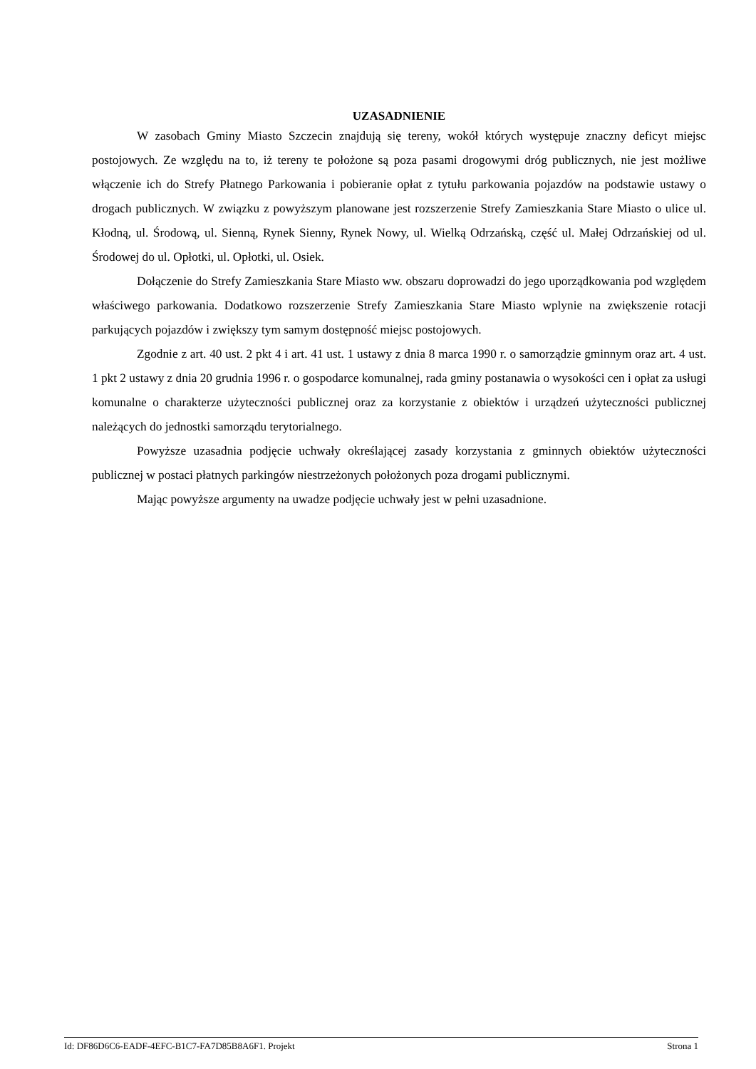UZASADNIENIE
W zasobach Gminy Miasto Szczecin znajdują się tereny, wokół których występuje znaczny deficyt miejsc postojowych. Ze względu na to, iż tereny te położone są poza pasami drogowymi dróg publicznych, nie jest możliwe włączenie ich do Strefy Płatnego Parkowania i pobieranie opłat z tytułu parkowania pojazdów na podstawie ustawy o drogach publicznych. W związku z powyższym planowane jest rozszerzenie Strefy Zamieszkania Stare Miasto o ulice ul. Kłodną, ul. Środową, ul. Sienną, Rynek Sienny, Rynek Nowy, ul. Wielką Odrzańską, część ul. Małej Odrzańskiej od ul. Środowej do ul. Opłotki, ul. Opłotki, ul. Osiek.
Dołączenie do Strefy Zamieszkania Stare Miasto ww. obszaru doprowadzi do jego uporządkowania pod względem właściwego parkowania. Dodatkowo rozszerzenie Strefy Zamieszkania Stare Miasto wplynie na zwiększenie rotacji parkujących pojazdów i zwiększy tym samym dostępność miejsc postojowych.
Zgodnie z art. 40 ust. 2 pkt 4 i art. 41 ust. 1 ustawy z dnia 8 marca 1990 r. o samorządzie gminnym oraz art. 4 ust. 1 pkt 2 ustawy z dnia 20 grudnia 1996 r. o gospodarce komunalnej, rada gminy postanawia o wysokości cen i opłat za usługi komunalne o charakterze użyteczności publicznej oraz za korzystanie z obiektów i urządzeń użyteczności publicznej należących do jednostki samorządu terytorialnego.
Powyższe uzasadnia podjęcie uchwały określającej zasady korzystania z gminnych obiektów użyteczności publicznej w postaci płatnych parkingów niestrzeżonych położonych poza drogami publicznymi.
Mając powyższe argumenty na uwadze podjęcie uchwały jest w pełni uzasadnione.
Id: DF86D6C6-EADF-4EFC-B1C7-FA7D85B8A6F1. Projekt Strona 1